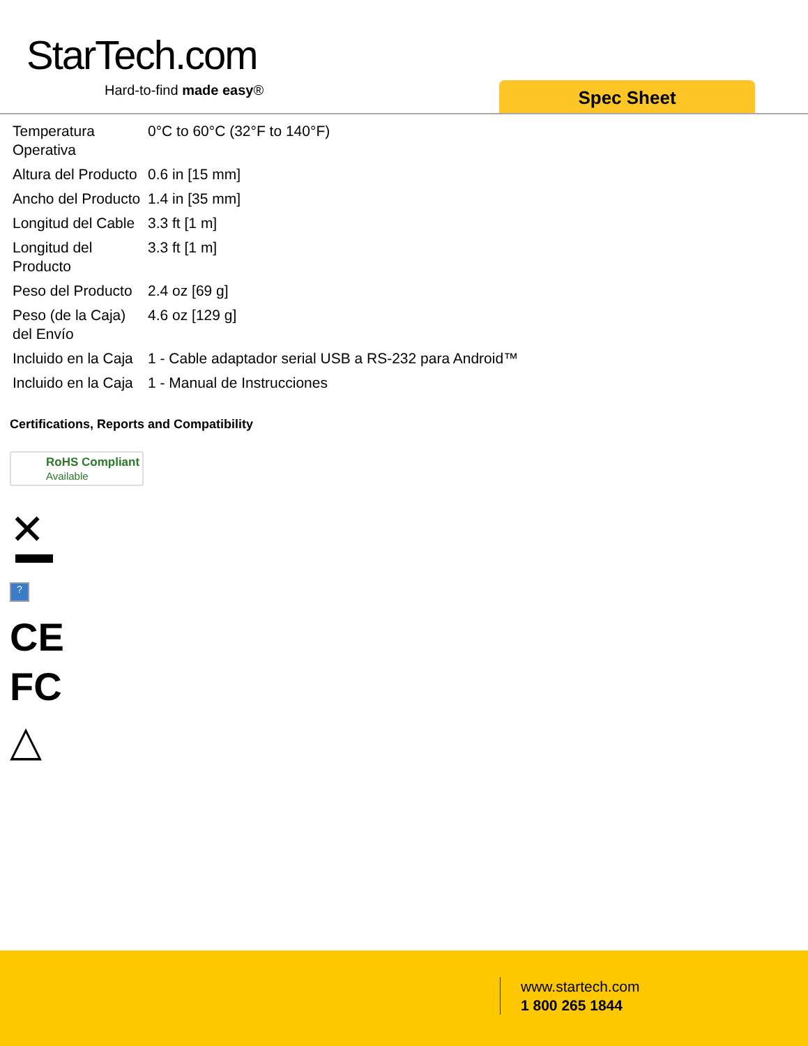StarTech.com
Hard-to-find made easy® Spec Sheet
| Temperatura Operativa | 0°C to 60°C (32°F to 140°F) |
| Altura del Producto | 0.6 in [15 mm] |
| Ancho del Producto | 1.4 in [35 mm] |
| Longitud del Cable | 3.3 ft [1 m] |
| Longitud del Producto | 3.3 ft [1 m] |
| Peso del Producto | 2.4 oz [69 g] |
| Peso (de la Caja) del Envío | 4.6 oz [129 g] |
| Incluido en la Caja | 1 - Cable adaptador serial USB a RS-232 para Android™ |
| Incluido en la Caja | 1 - Manual de Instrucciones |
Certifications, Reports and Compatibility
RoHS Compliant
Available
✕
?
CE
FC
△
www.startech.com
1 800 265 1844